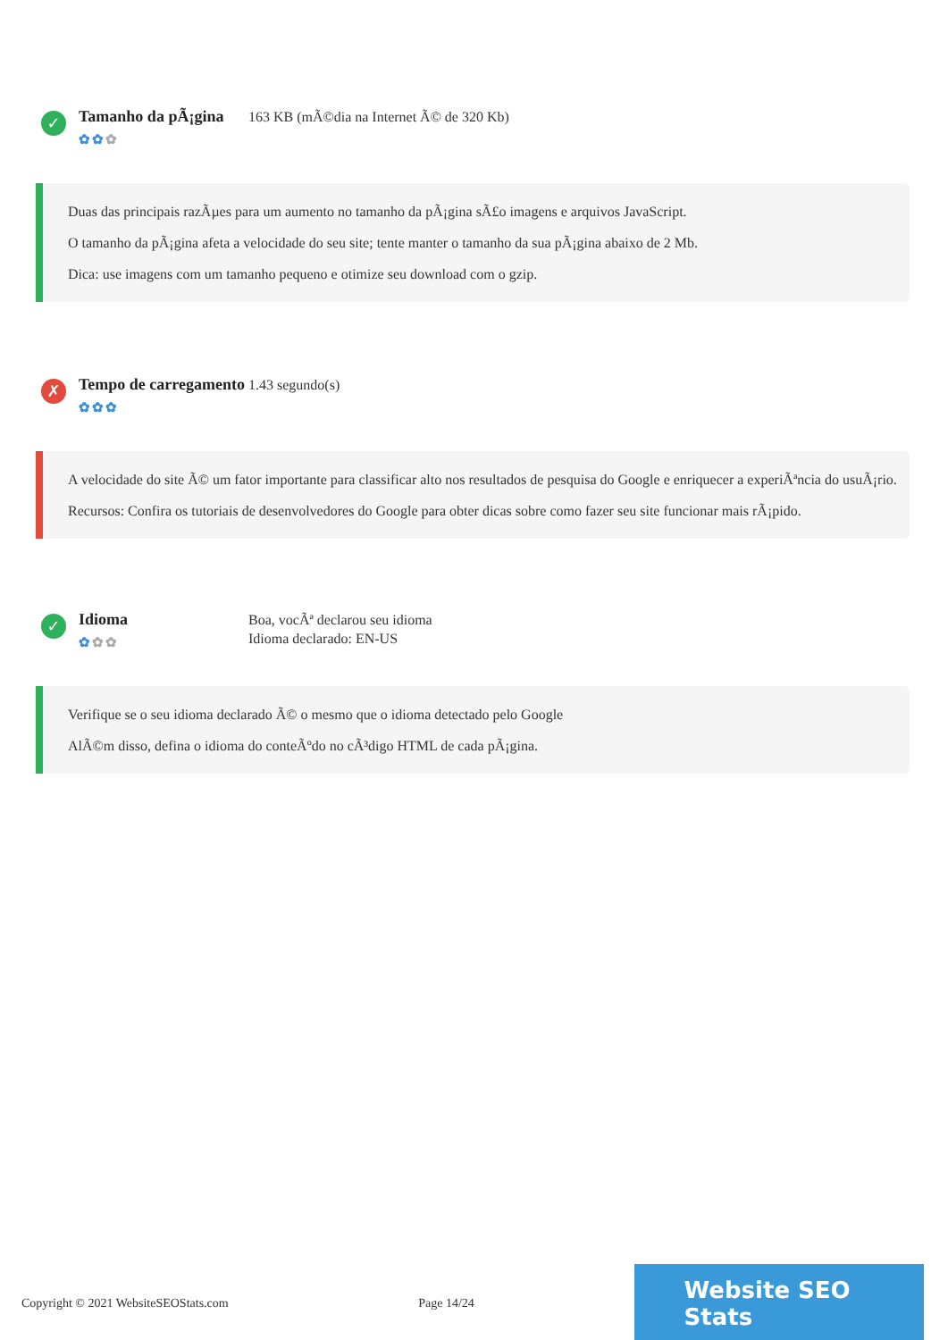✓
Tamanho da pÃ¡gina
✿✿✿
163 KB (mÃ©dia na Internet Ã© de 320 Kb)
Duas das principais razÃµes para um aumento no tamanho da pÃ¡gina sÃ£o imagens e arquivos JavaScript.
O tamanho da pÃ¡gina afeta a velocidade do seu site; tente manter o tamanho da sua pÃ¡gina abaixo de 2 Mb.
Dica: use imagens com um tamanho pequeno e otimize seu download com o gzip.
✗
Tempo de carregamento
✿✿✿
1.43 segundo(s)
A velocidade do site Ã© um fator importante para classificar alto nos resultados de pesquisa do Google e enriquecer a experiÃªncia do usuÃ¡rio.
Recursos: Confira os tutoriais de desenvolvedores do Google para obter dicas sobre como fazer seu site funcionar mais rÃ¡pido.
✓
Idioma
✿✿✿
Boa, vocÃª declarou seu idioma
Idioma declarado: EN-US
Verifique se o seu idioma declarado Ã© o mesmo que o idioma detectado pelo Google
AlÃ©m disso, defina o idioma do conteÃºdo no cÃ³digo HTML de cada pÃ¡gina.
Copyright © 2021 WebsiteSEOStats.com Page 14/24
Website SEO Stats